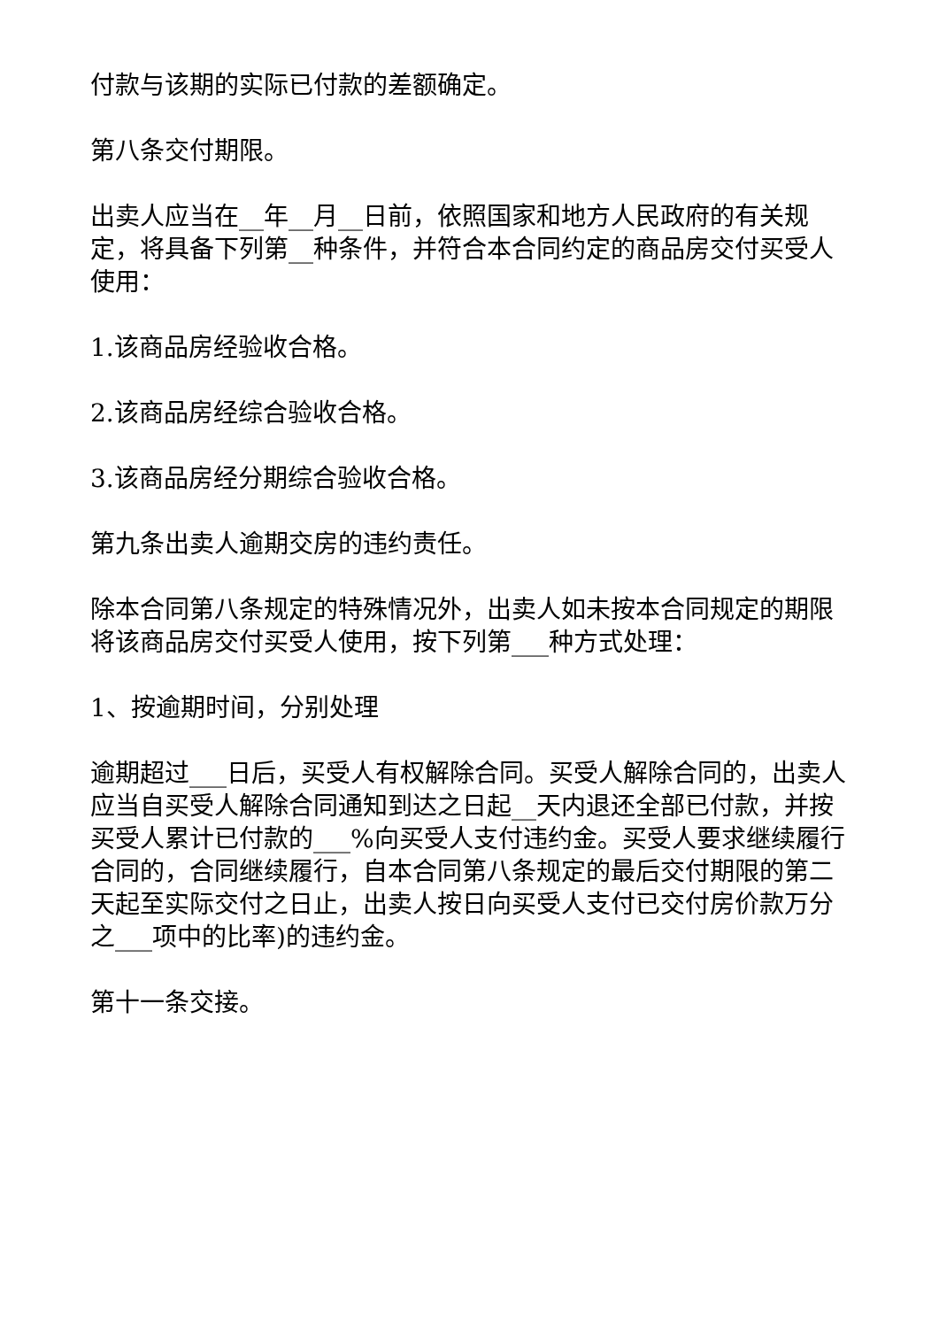付款与该期的实际已付款的差额确定。
第八条交付期限。
出卖人应当在__年__月__日前，依照国家和地方人民政府的有关规定，将具备下列第__种条件，并符合本合同约定的商品房交付买受人使用：
1.该商品房经验收合格。
2.该商品房经综合验收合格。
3.该商品房经分期综合验收合格。
第九条出卖人逾期交房的违约责任。
除本合同第八条规定的特殊情况外，出卖人如未按本合同规定的期限将该商品房交付买受人使用，按下列第___种方式处理：
1、按逾期时间，分别处理
逾期超过___日后，买受人有权解除合同。买受人解除合同的，出卖人应当自买受人解除合同通知到达之日起__天内退还全部已付款，并按买受人累计已付款的___%向买受人支付违约金。买受人要求继续履行合同的，合同继续履行，自本合同第八条规定的最后交付期限的第二天起至实际交付之日止，出卖人按日向买受人支付已交付房价款万分之___项中的比率)的违约金。
第十一条交接。